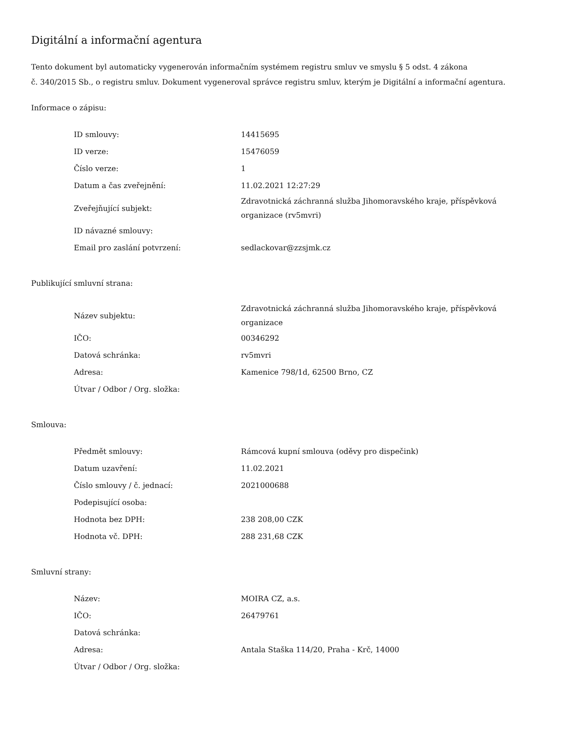Digitální a informační agentura
Tento dokument byl automaticky vygenerován informačním systémem registru smluv ve smyslu § 5 odst. 4 zákona
č. 340/2015 Sb., o registru smluv. Dokument vygeneroval správce registru smluv, kterým je Digitální a informační agentura.
Informace o zápisu:
| ID smlouvy: | 14415695 |
| ID verze: | 15476059 |
| Číslo verze: | 1 |
| Datum a čas zveřejnění: | 11.02.2021 12:27:29 |
| Zveřejňující subjekt: | Zdravotnická záchranná služba Jihomoravského kraje, příspěvková organizace (rv5mvri) |
| ID návazné smlouvy: | |
| Email pro zaslání potvrzení: | sedlackovar@zzsjmk.cz |
Publikující smluvní strana:
| Název subjektu: | Zdravotnická záchranná služba Jihomoravského kraje, příspěvková organizace |
| IČO: | 00346292 |
| Datová schránka: | rv5mvri |
| Adresa: | Kamenice 798/1d, 62500 Brno, CZ |
| Útvar / Odbor / Org. složka: | |
Smlouva:
| Předmět smlouvy: | Rámcová kupní smlouva (oděvy pro dispečink) |
| Datum uzavření: | 11.02.2021 |
| Číslo smlouvy / č. jednací: | 2021000688 |
| Podepisující osoba: | |
| Hodnota bez DPH: | 238 208,00 CZK |
| Hodnota vč. DPH: | 288 231,68 CZK |
Smluvní strany:
| Název: | MOIRA CZ, a.s. |
| IČO: | 26479761 |
| Datová schránka: | |
| Adresa: | Antala Staška 114/20, Praha - Krč, 14000 |
| Útvar / Odbor / Org. složka: | |